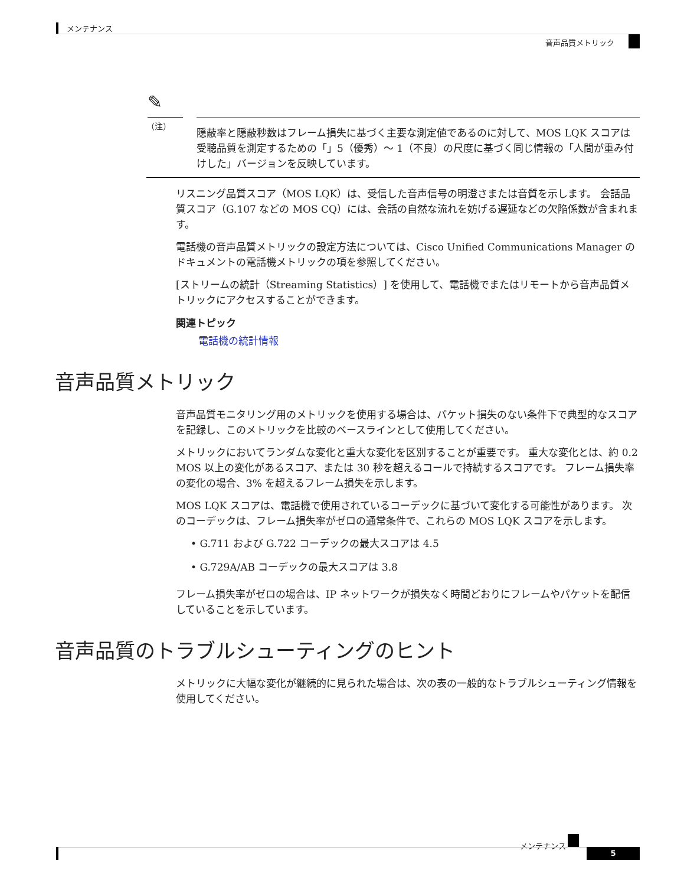メンテナンス
音声品質メトリック
✎
（注）
隠蔽率と隠蔽秒数はフレーム損失に基づく主要な測定値であるのに対して、MOS LQK スコアは受聴品質を測定するための「」5（優秀）～ 1（不良）の尺度に基づく同じ情報の「人間が重み付けした」バージョンを反映しています。
リスニング品質スコア（MOS LQK）は、受信した音声信号の明澄さまたは音質を示します。 会話品質スコア（G.107 などの MOS CQ）には、会話の自然な流れを妨げる遅延などの欠陥係数が含まれます。
電話機の音声品質メトリックの設定方法については、Cisco Unified Communications Manager のドキュメントの電話機メトリックの項を参照してください。
[ストリームの統計（Streaming Statistics）] を使用して、電話機でまたはリモートから音声品質メトリックにアクセスすることができます。
関連トピック
電話機の統計情報
音声品質メトリック
音声品質モニタリング用のメトリックを使用する場合は、パケット損失のない条件下で典型的なスコアを記録し、このメトリックを比較のベースラインとして使用してください。
メトリックにおいてランダムな変化と重大な変化を区別することが重要です。 重大な変化とは、約 0.2 MOS 以上の変化があるスコア、または 30 秒を超えるコールで持続するスコアです。 フレーム損失率の変化の場合、3% を超えるフレーム損失を示します。
MOS LQK スコアは、電話機で使用されているコーデックに基づいて変化する可能性があります。 次のコーデックは、フレーム損失率がゼロの通常条件で、これらの MOS LQK スコアを示します。
• G.711 および G.722 コーデックの最大スコアは 4.5
• G.729A/AB コーデックの最大スコアは 3.8
フレーム損失率がゼロの場合は、IP ネットワークが損失なく時間どおりにフレームやパケットを配信していることを示しています。
音声品質のトラブルシューティングのヒント
メトリックに大幅な変化が継続的に見られた場合は、次の表の一般的なトラブルシューティング情報を使用してください。
メンテナンス
5